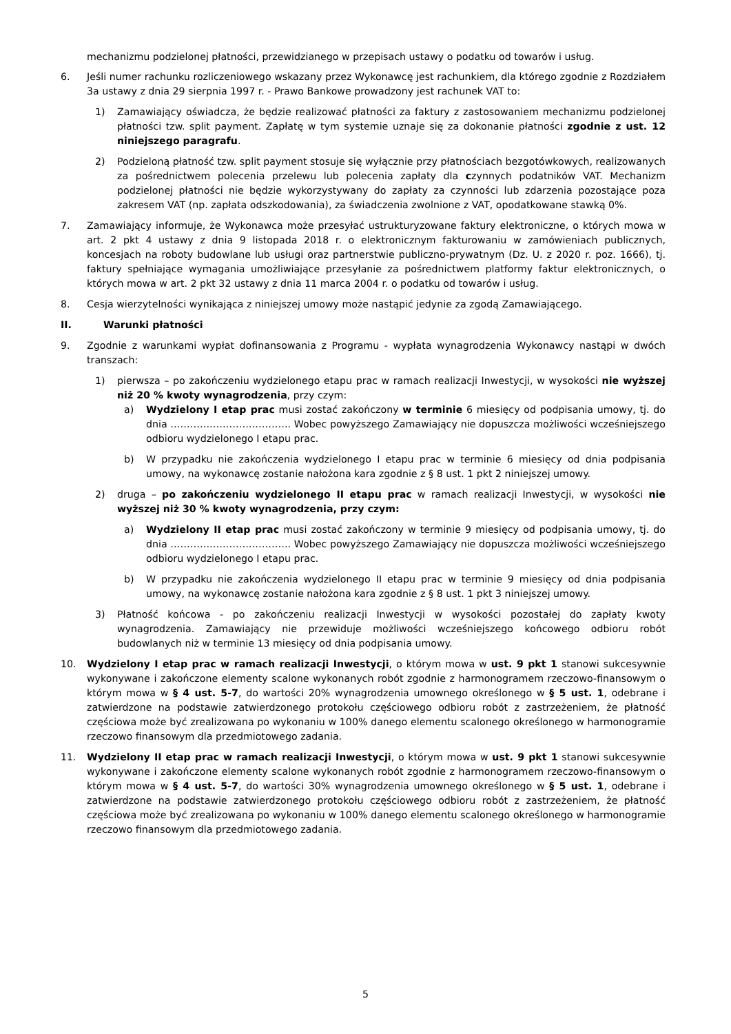mechanizmu podzielonej płatności, przewidzianego w przepisach ustawy o podatku od towarów i usług.
6. Jeśli numer rachunku rozliczeniowego wskazany przez Wykonawcę jest rachunkiem, dla którego zgodnie z Rozdziałem 3a ustawy z dnia 29 sierpnia 1997 r. - Prawo Bankowe prowadzony jest rachunek VAT to:
1) Zamawiający oświadcza, że będzie realizować płatności za faktury z zastosowaniem mechanizmu podzielonej płatności tzw. split payment. Zapłatę w tym systemie uznaje się za dokonanie płatności zgodnie z ust. 12 niniejszego paragrafu.
2) Podzieloną płatność tzw. split payment stosuje się wyłącznie przy płatnościach bezgotówkowych, realizowanych za pośrednictwem polecenia przelewu lub polecenia zapłaty dla czynnych podatników VAT. Mechanizm podzielonej płatności nie będzie wykorzystywany do zapłaty za czynności lub zdarzenia pozostające poza zakresem VAT (np. zapłata odszkodowania), za świadczenia zwolnione z VAT, opodatkowane stawką 0%.
7. Zamawiający informuje, że Wykonawca może przesyłać ustrukturyzowane faktury elektroniczne, o których mowa w art. 2 pkt 4 ustawy z dnia 9 listopada 2018 r. o elektronicznym fakturowaniu w zamówieniach publicznych, koncesjach na roboty budowlane lub usługi oraz partnerstwie publiczno-prywatnym (Dz. U. z 2020 r. poz. 1666), tj. faktury spełniające wymagania umożliwiające przesyłanie za pośrednictwem platformy faktur elektronicznych, o których mowa w art. 2 pkt 32 ustawy z dnia 11 marca 2004 r. o podatku od towarów i usług.
8. Cesja wierzytelności wynikająca z niniejszej umowy może nastąpić jedynie za zgodą Zamawiającego.
II. Warunki płatności
9. Zgodnie z warunkami wypłat dofinansowania z Programu - wypłata wynagrodzenia Wykonawcy nastąpi w dwóch transzach:
1) pierwsza – po zakończeniu wydzielonego etapu prac w ramach realizacji Inwestycji, w wysokości nie wyższej niż 20 % kwoty wynagrodzenia, przy czym:
a) Wydzielony I etap prac musi zostać zakończony w terminie 6 miesięcy od podpisania umowy, tj. do dnia ………………………………. Wobec powyższego Zamawiający nie dopuszcza możliwości wcześniejszego odbioru wydzielonego I etapu prac.
b) W przypadku nie zakończenia wydzielonego I etapu prac w terminie 6 miesięcy od dnia podpisania umowy, na wykonawcę zostanie nałożona kara zgodnie z § 8 ust. 1 pkt 2 niniejszej umowy.
2) druga – po zakończeniu wydzielonego II etapu prac w ramach realizacji Inwestycji, w wysokości nie wyższej niż 30 % kwoty wynagrodzenia, przy czym:
a) Wydzielony II etap prac musi zostać zakończony w terminie 9 miesięcy od podpisania umowy, tj. do dnia ………………………………. Wobec powyższego Zamawiający nie dopuszcza możliwości wcześniejszego odbioru wydzielonego I etapu prac.
b) W przypadku nie zakończenia wydzielonego II etapu prac w terminie 9 miesięcy od dnia podpisania umowy, na wykonawcę zostanie nałożona kara zgodnie z § 8 ust. 1 pkt 3 niniejszej umowy.
3) Płatność końcowa - po zakończeniu realizacji Inwestycji w wysokości pozostałej do zapłaty kwoty wynagrodzenia. Zamawiający nie przewiduje możliwości wcześniejszego końcowego odbioru robót budowlanych niż w terminie 13 miesięcy od dnia podpisania umowy.
10. Wydzielony I etap prac w ramach realizacji Inwestycji, o którym mowa w ust. 9 pkt 1 stanowi sukcesywnie wykonywane i zakończone elementy scalone wykonanych robót zgodnie z harmonogramem rzeczowo-finansowym o którym mowa w § 4 ust. 5-7, do wartości 20% wynagrodzenia umownego określonego w § 5 ust. 1, odebrane i zatwierdzone na podstawie zatwierdzonego protokołu częściowego odbioru robót z zastrzeżeniem, że płatność częściowa może być zrealizowana po wykonaniu w 100% danego elementu scalonego określonego w harmonogramie rzeczowo finansowym dla przedmiotowego zadania.
11. Wydzielony II etap prac w ramach realizacji Inwestycji, o którym mowa w ust. 9 pkt 1 stanowi sukcesywnie wykonywane i zakończone elementy scalone wykonanych robót zgodnie z harmonogramem rzeczowo-finansowym o którym mowa w § 4 ust. 5-7, do wartości 30% wynagrodzenia umownego określonego w § 5 ust. 1, odebrane i zatwierdzone na podstawie zatwierdzonego protokołu częściowego odbioru robót z zastrzeżeniem, że płatność częściowa może być zrealizowana po wykonaniu w 100% danego elementu scalonego określonego w harmonogramie rzeczowo finansowym dla przedmiotowego zadania.
5